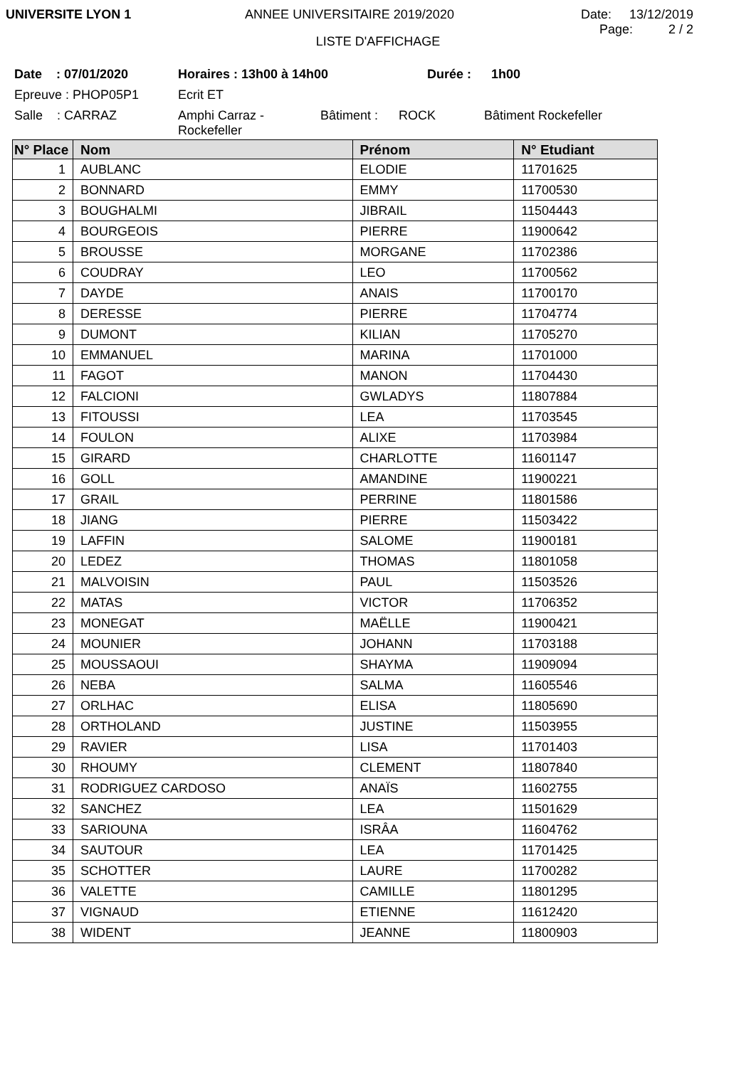UNIVERSITE LYON 1 ANNEE UNIVERSITAIRE 2019/2020 Date: 13/12/2019
Page: 2 / 2
LISTE D'AFFICHAGE
Date : 07/01/2020 Horaires : 13h00 à 14h00 Durée : 1h00
Epreuve : PHOP05P1 Ecrit ET
Salle : CARRAZ Amphi Carraz -
Rockefeller Bâtiment : ROCK Bâtiment Rockefeller
| N° Place | Nom | Prénom | N° Etudiant |
| --- | --- | --- | --- |
| 1 | AUBLANC | ELODIE | 11701625 |
| 2 | BONNARD | EMMY | 11700530 |
| 3 | BOUGHALMI | JIBRAIL | 11504443 |
| 4 | BOURGEOIS | PIERRE | 11900642 |
| 5 | BROUSSE | MORGANE | 11702386 |
| 6 | COUDRAY | LEO | 11700562 |
| 7 | DAYDE | ANAIS | 11700170 |
| 8 | DERESSE | PIERRE | 11704774 |
| 9 | DUMONT | KILIAN | 11705270 |
| 10 | EMMANUEL | MARINA | 11701000 |
| 11 | FAGOT | MANON | 11704430 |
| 12 | FALCIONI | GWLADYS | 11807884 |
| 13 | FITOUSSI | LEA | 11703545 |
| 14 | FOULON | ALIXE | 11703984 |
| 15 | GIRARD | CHARLOTTE | 11601147 |
| 16 | GOLL | AMANDINE | 11900221 |
| 17 | GRAIL | PERRINE | 11801586 |
| 18 | JIANG | PIERRE | 11503422 |
| 19 | LAFFIN | SALOME | 11900181 |
| 20 | LEDEZ | THOMAS | 11801058 |
| 21 | MALVOISIN | PAUL | 11503526 |
| 22 | MATAS | VICTOR | 11706352 |
| 23 | MONEGAT | MAËLLE | 11900421 |
| 24 | MOUNIER | JOHANN | 11703188 |
| 25 | MOUSSAOUI | SHAYMA | 11909094 |
| 26 | NEBA | SALMA | 11605546 |
| 27 | ORLHAC | ELISA | 11805690 |
| 28 | ORTHOLAND | JUSTINE | 11503955 |
| 29 | RAVIER | LISA | 11701403 |
| 30 | RHOUMY | CLEMENT | 11807840 |
| 31 | RODRIGUEZ CARDOSO | ANAÏS | 11602755 |
| 32 | SANCHEZ | LEA | 11501629 |
| 33 | SARIOUNA | ISRÂA | 11604762 |
| 34 | SAUTOUR | LEA | 11701425 |
| 35 | SCHOTTER | LAURE | 11700282 |
| 36 | VALETTE | CAMILLE | 11801295 |
| 37 | VIGNAUD | ETIENNE | 11612420 |
| 38 | WIDENT | JEANNE | 11800903 |